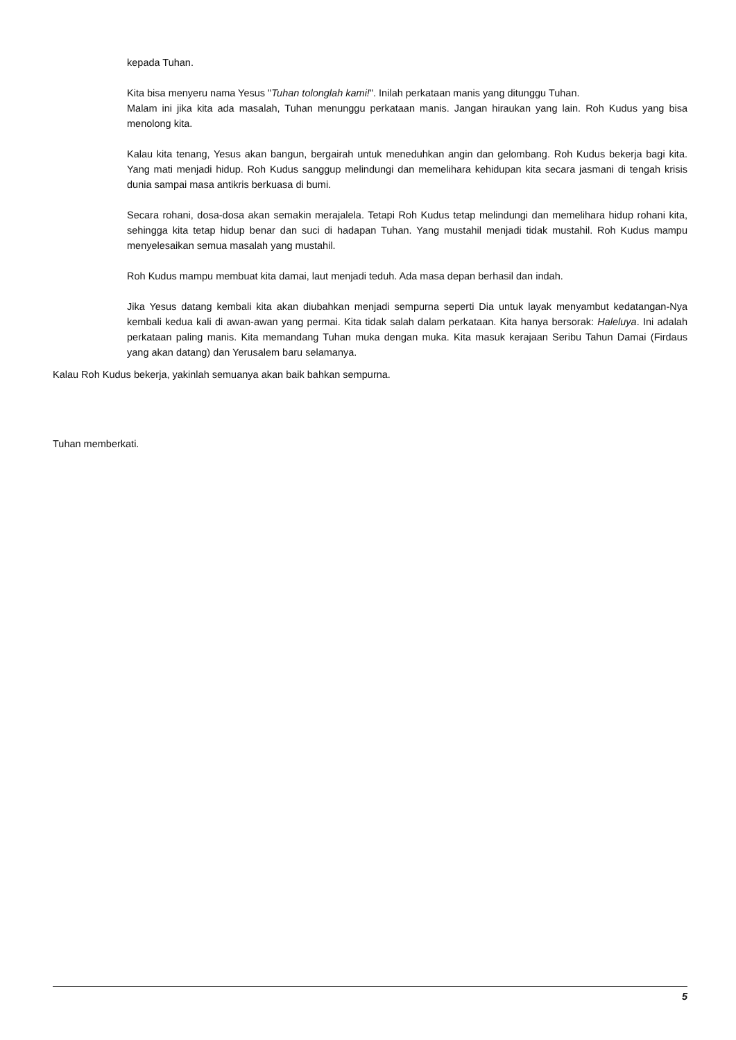kepada Tuhan.
Kita bisa menyeru nama Yesus "Tuhan tolonglah kami!". Inilah perkataan manis yang ditunggu Tuhan.
Malam ini jika kita ada masalah, Tuhan menunggu perkataan manis. Jangan hiraukan yang lain. Roh Kudus yang bisa menolong kita.
Kalau kita tenang, Yesus akan bangun, bergairah untuk meneduhkan angin dan gelombang. Roh Kudus bekerja bagi kita. Yang mati menjadi hidup. Roh Kudus sanggup melindungi dan memelihara kehidupan kita secara jasmani di tengah krisis dunia sampai masa antikris berkuasa di bumi.
Secara rohani, dosa-dosa akan semakin merajalela. Tetapi Roh Kudus tetap melindungi dan memelihara hidup rohani kita, sehingga kita tetap hidup benar dan suci di hadapan Tuhan. Yang mustahil menjadi tidak mustahil. Roh Kudus mampu menyelesaikan semua masalah yang mustahil.
Roh Kudus mampu membuat kita damai, laut menjadi teduh. Ada masa depan berhasil dan indah.
Jika Yesus datang kembali kita akan diubahkan menjadi sempurna seperti Dia untuk layak menyambut kedatangan-Nya kembali kedua kali di awan-awan yang permai. Kita tidak salah dalam perkataan. Kita hanya bersorak: Haleluya. Ini adalah perkataan paling manis. Kita memandang Tuhan muka dengan muka. Kita masuk kerajaan Seribu Tahun Damai (Firdaus yang akan datang) dan Yerusalem baru selamanya.
Kalau Roh Kudus bekerja, yakinlah semuanya akan baik bahkan sempurna.
Tuhan memberkati.
5